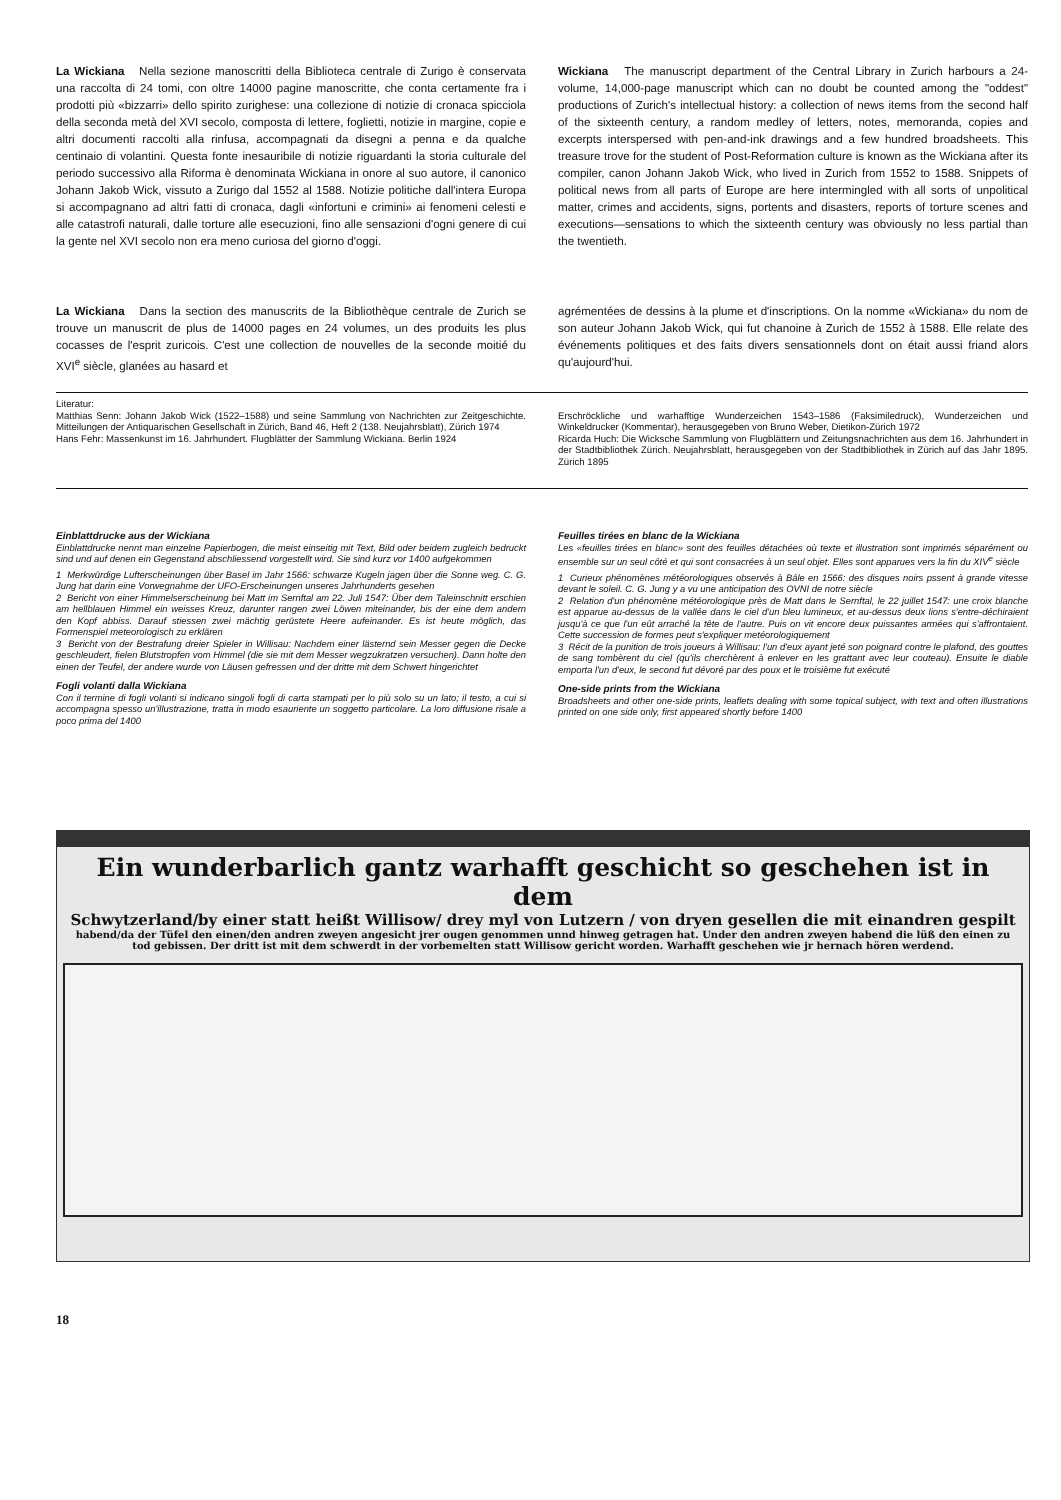La Wickiana Nella sezione manoscritti della Biblioteca centrale di Zurigo è conservata una raccolta di 24 tomi, con oltre 14000 pagine manoscritte, che conta certamente fra i prodotti più «bizzarri» dello spirito zurighese: una collezione di notizie di cronaca spicciola della seconda metà del XVI secolo, composta di lettere, foglietti, notizie in margine, copie e altri documenti raccolti alla rinfusa, accompagnati da disegni a penna e da qualche centinaio di volantini. Questa fonte inesauribile di notizie riguardanti la storia culturale del periodo successivo alla Riforma è denominata Wickiana in onore al suo autore, il canonico Johann Jakob Wick, vissuto a Zurigo dal 1552 al 1588. Notizie politiche dall'intera Europa si accompagnano ad altri fatti di cronaca, dagli «infortuni e crimini» ai fenomeni celesti e alle catastrofi naturali, dalle torture alle esecuzioni, fino alle sensazioni d'ogni genere di cui la gente nel XVI secolo non era meno curiosa del giorno d'oggi.
Wickiana The manuscript department of the Central Library in Zurich harbours a 24-volume, 14,000-page manuscript which can no doubt be counted among the "oddest" productions of Zurich's intellectual history: a collection of news items from the second half of the sixteenth century, a random medley of letters, notes, memoranda, copies and excerpts interspersed with pen-and-ink drawings and a few hundred broadsheets. This treasure trove for the student of Post-Reformation culture is known as the Wickiana after its compiler, canon Johann Jakob Wick, who lived in Zurich from 1552 to 1588. Snippets of political news from all parts of Europe are here intermingled with all sorts of unpolitical matter, crimes and accidents, signs, portents and disasters, reports of torture scenes and executions—sensations to which the sixteenth century was obviously no less partial than the twentieth.
La Wickiana Dans la section des manuscrits de la Bibliothèque centrale de Zurich se trouve un manuscrit de plus de 14000 pages en 24 volumes, un des produits les plus cocasses de l'esprit zuricois. C'est une collection de nouvelles de la seconde moitié du XVI<sup>e</sup> siècle, glanées au hasard et
agrémentées de dessins à la plume et d'inscriptions. On la nomme «Wickiana» du nom de son auteur Johann Jakob Wick, qui fut chanoine à Zurich de 1552 à 1588. Elle relate des événements politiques et des faits divers sensationnels dont on était aussi friand alors qu'aujourd'hui.
Literatur:
Matthias Senn: Johann Jakob Wick (1522–1588) und seine Sammlung von Nachrichten zur Zeitgeschichte. Mitteilungen der Antiquarischen Gesellschaft in Zürich, Band 46, Heft 2 (138. Neujahrsblatt), Zürich 1974
Hans Fehr: Massenkunst im 16. Jahrhundert. Flugblätter der Sammlung Wickiana. Berlin 1924
Erschröckliche und warhafftige Wunderzeichen 1543–1586 (Faksimiledruck), Wunderzeichen und Winkeldrucker (Kommentar), herausgegeben von Bruno Weber, Dietikon-Zürich 1972
Ricarda Huch: Die Wicksche Sammlung von Flugblättern und Zeitungsnachrichten aus dem 16. Jahrhundert in der Stadtbibliothek Zürich. Neujahrsblatt, herausgegeben von der Stadtbibliothek in Zürich auf das Jahr 1895. Zürich 1895
Einblattdrucke aus der Wickiana
Einblattdrucke nennt man einzelne Papierbogen, die meist einseitig mit Text, Bild oder beidem zugleich bedruckt sind und auf denen ein Gegenstand abschliessend vorgestellt wird. Sie sind kurz vor 1400 aufgekommen
1 Merkwürdige Lufterscheinungen über Basel im Jahr 1566: schwarze Kugeln jagen über die Sonne weg. C. G. Jung hat darin eine Vorwegnahme der UFO-Erscheinungen unseres Jahrhunderts gesehen
2 Bericht von einer Himmelserscheinung bei Matt im Sernftal am 22. Juli 1547: Über dem Taleinschnitt erschien am hellblauen Himmel ein weisses Kreuz, darunter rangen zwei Löwen miteinander, bis der eine dem andern den Kopf abbiss. Darauf stiessen zwei mächtig gerüstete Heere aufeinander. Es ist heute möglich, das Formenspiel meteorologisch zu erklären
3 Bericht von der Bestrafung dreier Spieler in Willisau: Nachdem einer lästernd sein Messer gegen die Decke geschleudert, fielen Blutstropfen vom Himmel (die sie mit dem Messer wegzukratzen versuchen). Dann holte den einen der Teufel, der andere wurde von Läusen gefressen und der dritte mit dem Schwert hingerichtet
Fogli volanti dalla Wickiana
Con il termine di fogli volanti si indicano singoli fogli di carta stampati per lo più solo su un lato; il testo, a cui si accompagna spesso un'illustrazione, tratta in modo esauriente un soggetto particolare. La loro diffusione risale a poco prima del 1400
Feuilles tirées en blanc de la Wickiana
Les «feuilles tirées en blanc» sont des feuilles détachées où texte et illustration sont imprimés séparément ou ensemble sur un seul côté et qui sont consacrées à un seul objet. Elles sont apparues vers la fin du XIV<sup>e</sup> siècle
1 Curieux phénomènes météorologiques observés à Bâle en 1566: des disques noirs pssent à grande vitesse devant le soleil. C. G. Jung y a vu une anticipation des OVNI de notre siècle
2 Relation d'un phénomène météorologique près de Matt dans le Sernftal, le 22 juillet 1547: une croix blanche est apparue au-dessus de la vallée dans le ciel d'un bleu lumineux, et au-dessus deux lions s'entre-déchiraient jusqu'à ce que l'un eût arraché la tête de l'autre. Puis on vit encore deux puissantes armées qui s'affrontaient. Cette succession de formes peut s'expliquer metéorologiquement
3 Récit de la punition de trois joueurs à Willisau: l'un d'eux ayant jeté son poignard contre le plafond, des gouttes de sang tombèrent du ciel (qu'ils cherchèrent à enlever en les grattant avec leur couteau). Ensuite le diable emporta l'un d'eux, le second fut dévoré par des poux et le troisième fut exécuté
One-side prints from the Wickiana
Broadsheets and other one-side prints, leaflets dealing with some topical subject, with text and often illustrations printed on one side only, first appeared shortly before 1400
Ein wunderbarlich gantz warhafft geschicht so geschehen ist in dem
Schwytzerland/by einer statt heißt Willisow/ drey myl von Lutzern / von dryen gesellen die mit einandren gespilt
habend/da der Tüfel den einen/den andren zweyen angesicht jrer ougen genommen unnd hinweg getragen hat. Under den andren zweyen habend die lüß den einen zu tod gebissen. Der dritt ist mit dem schwerdt in der vorbemelten statt Willisow gericht worden. Warhafft geschehen wie jr hernach hören werdend.
18